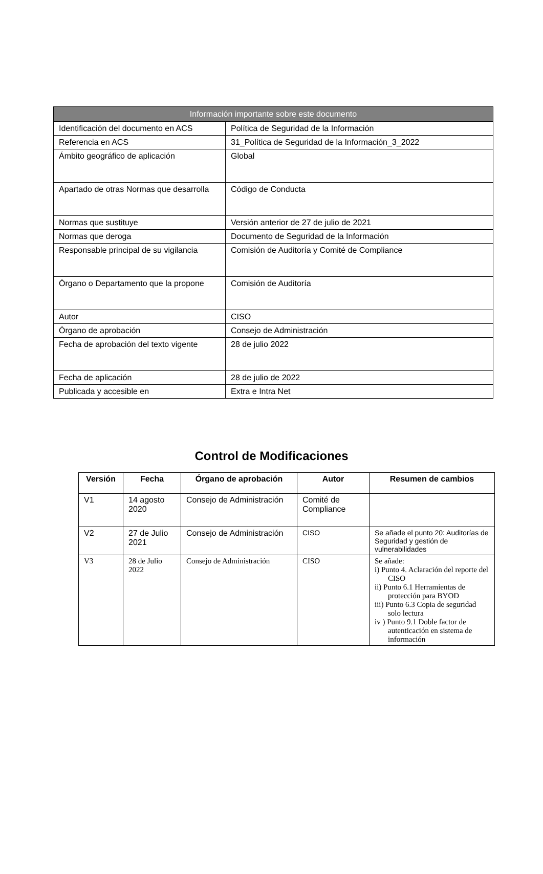| Información importante sobre este documento | |
| --- | --- |
| Identificación del documento en ACS | Política de Seguridad de la Información |
| Referencia en ACS | 31_Política de Seguridad de la Información_3_2022 |
| Ámbito geográfico de aplicación | Global |
| Apartado de otras Normas que desarrolla | Código de Conducta |
| Normas que sustituye | Versión anterior de 27 de julio de 2021 |
| Normas que deroga | Documento de Seguridad de la Información |
| Responsable principal de su vigilancia | Comisión de Auditoría y Comité de Compliance |
| Órgano o Departamento que la propone | Comisión de Auditoría |
| Autor | CISO |
| Órgano de aprobación | Consejo de Administración |
| Fecha de aprobación del texto vigente | 28 de julio 2022 |
| Fecha de aplicación | 28 de julio de 2022 |
| Publicada y accesible en | Extra e Intra Net |
Control de Modificaciones
| Versión | Fecha | Órgano de aprobación | Autor | Resumen de cambios |
| --- | --- | --- | --- | --- |
| V1 | 14 agosto 2020 | Consejo de Administración | Comité de Compliance | |
| V2 | 27 de Julio 2021 | Consejo de Administración | CISO | Se añade el punto 20: Auditorías de Seguridad y gestión de vulnerabilidades |
| V3 | 28 de Julio 2022 | Consejo de Administración | CISO | Se añade: i) Punto 4. Aclaración del reporte del CISO ii) Punto 6.1 Herramientas de protección para BYOD iii) Punto 6.3 Copia de seguridad solo lectura iv ) Punto 9.1 Doble factor de autenticación en sistema de información |